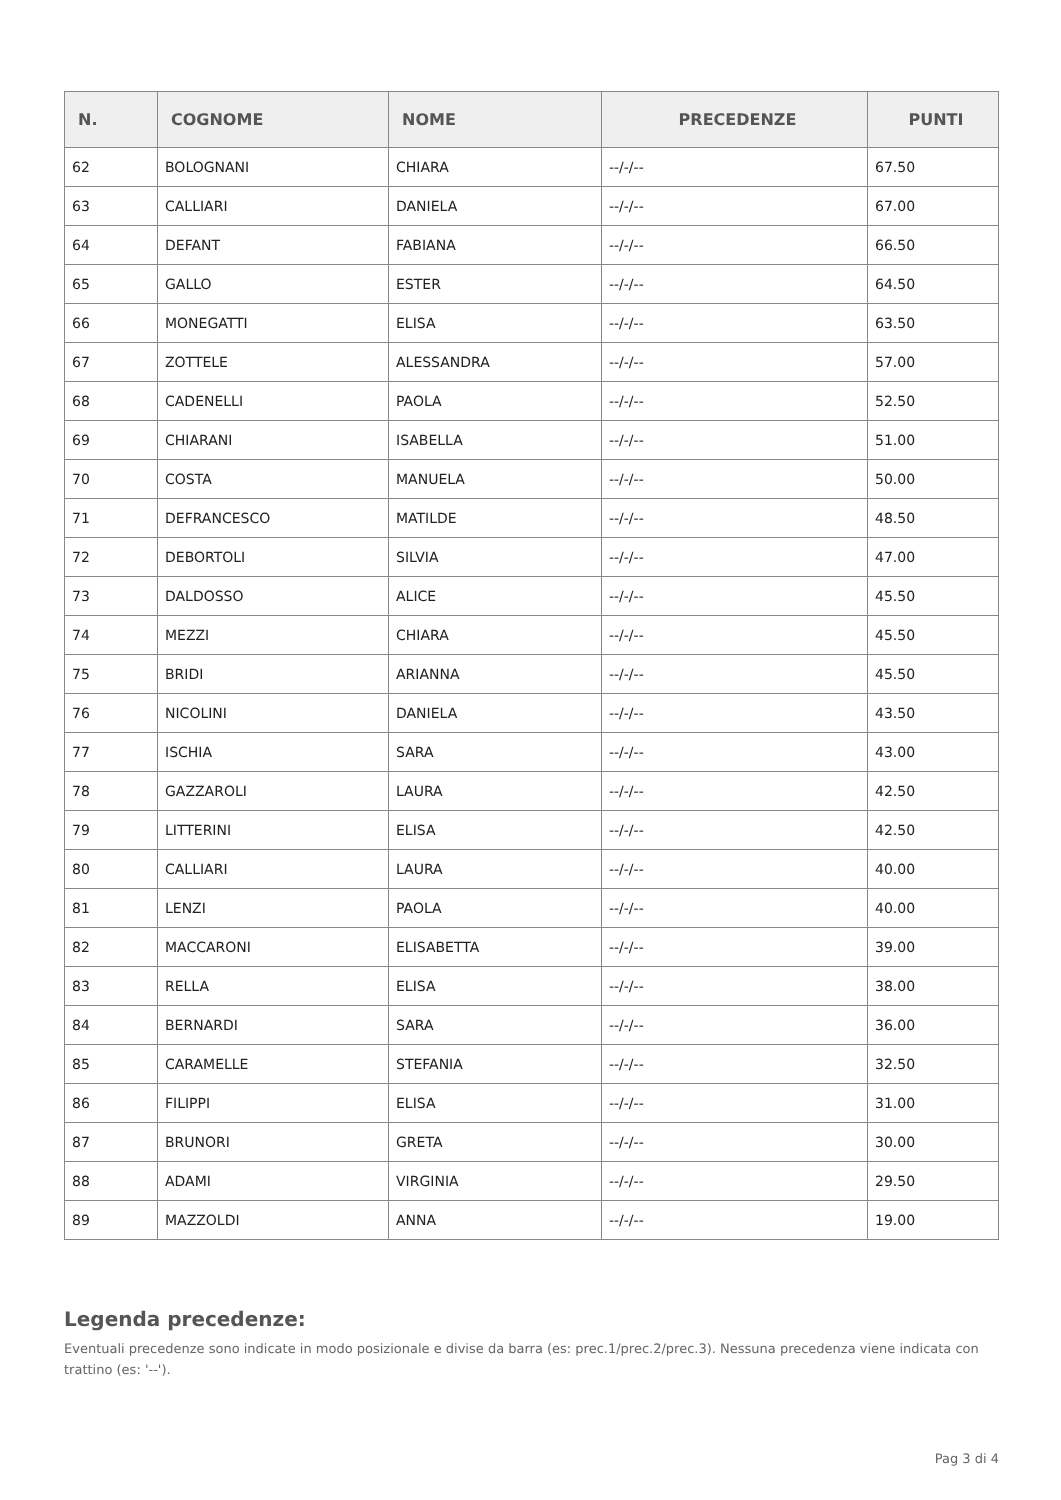| N. | COGNOME | NOME | PRECEDENZE | PUNTI |
| --- | --- | --- | --- | --- |
| 62 | BOLOGNANI | CHIARA | --/-/-- | 67.50 |
| 63 | CALLIARI | DANIELA | --/-/-- | 67.00 |
| 64 | DEFANT | FABIANA | --/-/-- | 66.50 |
| 65 | GALLO | ESTER | --/-/-- | 64.50 |
| 66 | MONEGATTI | ELISA | --/-/-- | 63.50 |
| 67 | ZOTTELE | ALESSANDRA | --/-/-- | 57.00 |
| 68 | CADENELLI | PAOLA | --/-/-- | 52.50 |
| 69 | CHIARANI | ISABELLA | --/-/-- | 51.00 |
| 70 | COSTA | MANUELA | --/-/-- | 50.00 |
| 71 | DEFRANCESCO | MATILDE | --/-/-- | 48.50 |
| 72 | DEBORTOLI | SILVIA | --/-/-- | 47.00 |
| 73 | DALDOSSO | ALICE | --/-/-- | 45.50 |
| 74 | MEZZI | CHIARA | --/-/-- | 45.50 |
| 75 | BRIDI | ARIANNA | --/-/-- | 45.50 |
| 76 | NICOLINI | DANIELA | --/-/-- | 43.50 |
| 77 | ISCHIA | SARA | --/-/-- | 43.00 |
| 78 | GAZZAROLI | LAURA | --/-/-- | 42.50 |
| 79 | LITTERINI | ELISA | --/-/-- | 42.50 |
| 80 | CALLIARI | LAURA | --/-/-- | 40.00 |
| 81 | LENZI | PAOLA | --/-/-- | 40.00 |
| 82 | MACCARONI | ELISABETTA | --/-/-- | 39.00 |
| 83 | RELLA | ELISA | --/-/-- | 38.00 |
| 84 | BERNARDI | SARA | --/-/-- | 36.00 |
| 85 | CARAMELLE | STEFANIA | --/-/-- | 32.50 |
| 86 | FILIPPI | ELISA | --/-/-- | 31.00 |
| 87 | BRUNORI | GRETA | --/-/-- | 30.00 |
| 88 | ADAMI | VIRGINIA | --/-/-- | 29.50 |
| 89 | MAZZOLDI | ANNA | --/-/-- | 19.00 |
Legenda precedenze:
Eventuali precedenze sono indicate in modo posizionale e divise da barra (es: prec.1/prec.2/prec.3). Nessuna precedenza viene indicata con trattino (es: '--').
Pag 3 di 4